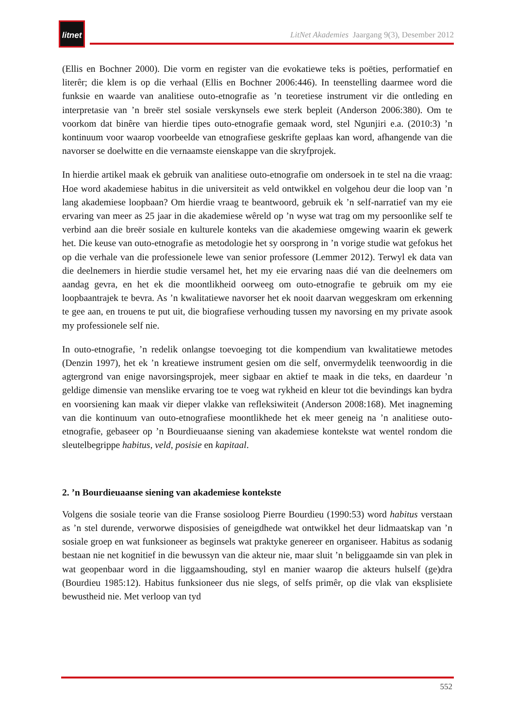litnet
LitNet Akademies Jaargang 9(3), Desember 2012
(Ellis en Bochner 2000). Die vorm en register van die evokatiewe teks is poëties, performatief en literêr; die klem is op die verhaal (Ellis en Bochner 2006:446). In teenstelling daarmee word die funksie en waarde van analitiese outo-etnografie as ’n teoretiese instrument vir die ontleding en interpretasie van ’n breër stel sosiale verskynsels ewe sterk bepleit (Anderson 2006:380). Om te voorkom dat binêre van hierdie tipes outo-etnografie gemaak word, stel Ngunjiri e.a. (2010:3) ’n kontinuum voor waarop voorbeelde van etnografiese geskrifte geplaas kan word, afhangende van die navorser se doelwitte en die vernaamste eienskappe van die skryfprojek.
In hierdie artikel maak ek gebruik van analitiese outo-etnografie om ondersoek in te stel na die vraag: Hoe word akademiese habitus in die universiteit as veld ontwikkel en volgehou deur die loop van ’n lang akademiese loopbaan? Om hierdie vraag te beantwoord, gebruik ek ’n self-narratief van my eie ervaring van meer as 25 jaar in die akademiese wêreld op ’n wyse wat trag om my persoonlike self te verbind aan die breër sosiale en kulturele konteks van die akademiese omgewing waarin ek gewerk het. Die keuse van outo-etnografie as metodologie het sy oorsprong in ’n vorige studie wat gefokus het op die verhale van die professionele lewe van senior professore (Lemmer 2012). Terwyl ek data van die deelnemers in hierdie studie versamel het, het my eie ervaring naas dié van die deelnemers om aandag gevra, en het ek die moontlikheid oorweeg om outo-etnografie te gebruik om my eie loopbaantrajek te bevra. As ’n kwalitatiewe navorser het ek nooit daarvan weggeskram om erkenning te gee aan, en trouens te put uit, die biografiese verhouding tussen my navorsing en my private asook my professionele self nie.
In outo-etnografie, ’n redelik onlangse toevoeging tot die kompendium van kwalitatiewe metodes (Denzin 1997), het ek ’n kreatiewe instrument gesien om die self, onvermydelik teenwoordig in die agtergrond van enige navorsingsprojek, meer sigbaar en aktief te maak in die teks, en daardeur ’n geldige dimensie van menslike ervaring toe te voeg wat rykheid en kleur tot die bevindings kan bydra en voorsiening kan maak vir dieper vlakke van refleksiwiteit (Anderson 2008:168). Met inagneming van die kontinuum van outo-etnografiese moontlikhede het ek meer geneig na ’n analitiese outo-etnografie, gebaseer op ’n Bourdieuaanse siening van akademiese kontekste wat wentel rondom die sleutelbegrippe habitus, veld, posisie en kapitaal.
2. ’n Bourdieuaanse siening van akademiese kontekste
Volgens die sosiale teorie van die Franse sosioloog Pierre Bourdieu (1990:53) word habitus verstaan as ’n stel durende, verworwe disposisies of geneigdhede wat ontwikkel het deur lidmaatskap van ’n sosiale groep en wat funksioneer as beginsels wat praktyke genereer en organiseer. Habitus as sodanig bestaan nie net kognitief in die bewussyn van die akteur nie, maar sluit ’n beliggaamde sin van plek in wat geopenbaar word in die liggaamshouding, styl en manier waarop die akteurs hulself (ge)dra (Bourdieu 1985:12). Habitus funksioneer dus nie slegs, of selfs primêr, op die vlak van eksplisiete bewustheid nie. Met verloop van tyd
552